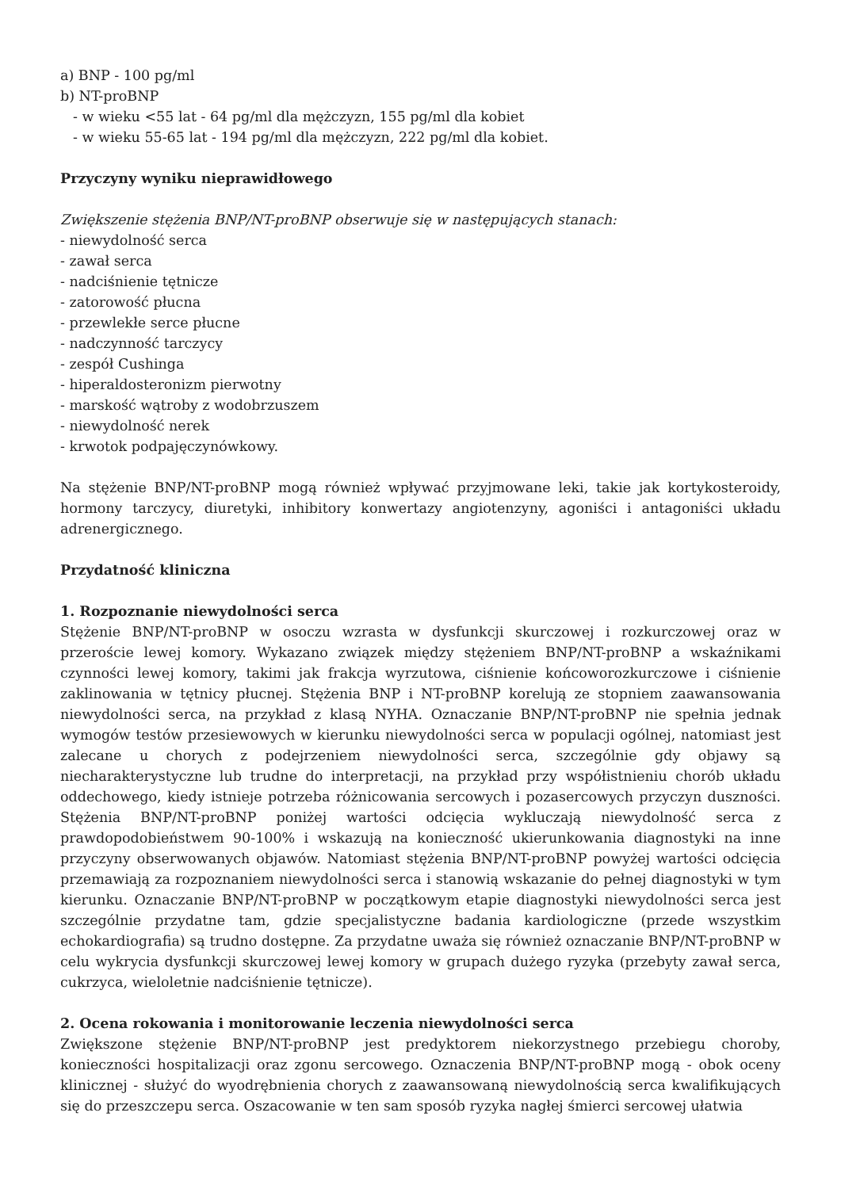a) BNP - 100 pg/ml
b) NT-proBNP
- w wieku <55 lat - 64 pg/ml dla mężczyzn, 155 pg/ml dla kobiet
- w wieku 55-65 lat - 194 pg/ml dla mężczyzn, 222 pg/ml dla kobiet.
Przyczyny wyniku nieprawidłowego
Zwiększenie stężenia BNP/NT-proBNP obserwuje się w następujących stanach:
- niewydolność serca
- zawał serca
- nadciśnienie tętnicze
- zatorowość płucna
- przewlekłe serce płucne
- nadczynność tarczycy
- zespół Cushinga
- hiperaldosteronizm pierwotny
- marskość wątroby z wodobrzuszem
- niewydolność nerek
- krwotok podpajęczynówkowy.
Na stężenie BNP/NT-proBNP mogą również wpływać przyjmowane leki, takie jak kortykosteroidy, hormony tarczycy, diuretyki, inhibitory konwertazy angiotenzyny, agoniści i antagoniści układu adrenergicznego.
Przydatność kliniczna
1. Rozpoznanie niewydolności serca
Stężenie BNP/NT-proBNP w osoczu wzrasta w dysfunkcji skurczowej i rozkurczowej oraz w przeroście lewej komory. Wykazano związek między stężeniem BNP/NT-proBNP a wskaźnikami czynności lewej komory, takimi jak frakcja wyrzutowa, ciśnienie końcoworozkurczowe i ciśnienie zaklinowania w tętnicy płucnej. Stężenia BNP i NT-proBNP korelują ze stopniem zaawansowania niewydolności serca, na przykład z klasą NYHA. Oznaczanie BNP/NT-proBNP nie spełnia jednak wymogów testów przesiewowych w kierunku niewydolności serca w populacji ogólnej, natomiast jest zalecane u chorych z podejrzeniem niewydolności serca, szczególnie gdy objawy są niecharakterystyczne lub trudne do interpretacji, na przykład przy współistnieniu chorób układu oddechowego, kiedy istnieje potrzeba różnicowania sercowych i pozasercowych przyczyn duszności. Stężenia BNP/NT-proBNP poniżej wartości odcięcia wykluczają niewydolność serca z prawdopodobieństwem 90-100% i wskazują na konieczność ukierunkowania diagnostyki na inne przyczyny obserwowanych objawów. Natomiast stężenia BNP/NT-proBNP powyżej wartości odcięcia przemawiają za rozpoznaniem niewydolności serca i stanowią wskazanie do pełnej diagnostyki w tym kierunku. Oznaczanie BNP/NT-proBNP w początkowym etapie diagnostyki niewydolności serca jest szczególnie przydatne tam, gdzie specjalistyczne badania kardiologiczne (przede wszystkim echokardiografia) są trudno dostępne. Za przydatne uważa się również oznaczanie BNP/NT-proBNP w celu wykrycia dysfunkcji skurczowej lewej komory w grupach dużego ryzyka (przebyty zawał serca, cukrzyca, wieloletnie nadciśnienie tętnicze).
2. Ocena rokowania i monitorowanie leczenia niewydolności serca
Zwiększone stężenie BNP/NT-proBNP jest predyktorem niekorzystnego przebiegu choroby, konieczności hospitalizacji oraz zgonu sercowego. Oznaczenia BNP/NT-proBNP mogą - obok oceny klinicznej - służyć do wyodrębnienia chorych z zaawansowaną niewydolnością serca kwalifikujących się do przeszczepu serca. Oszacowanie w ten sam sposób ryzyka nagłej śmierci sercowej ułatwia